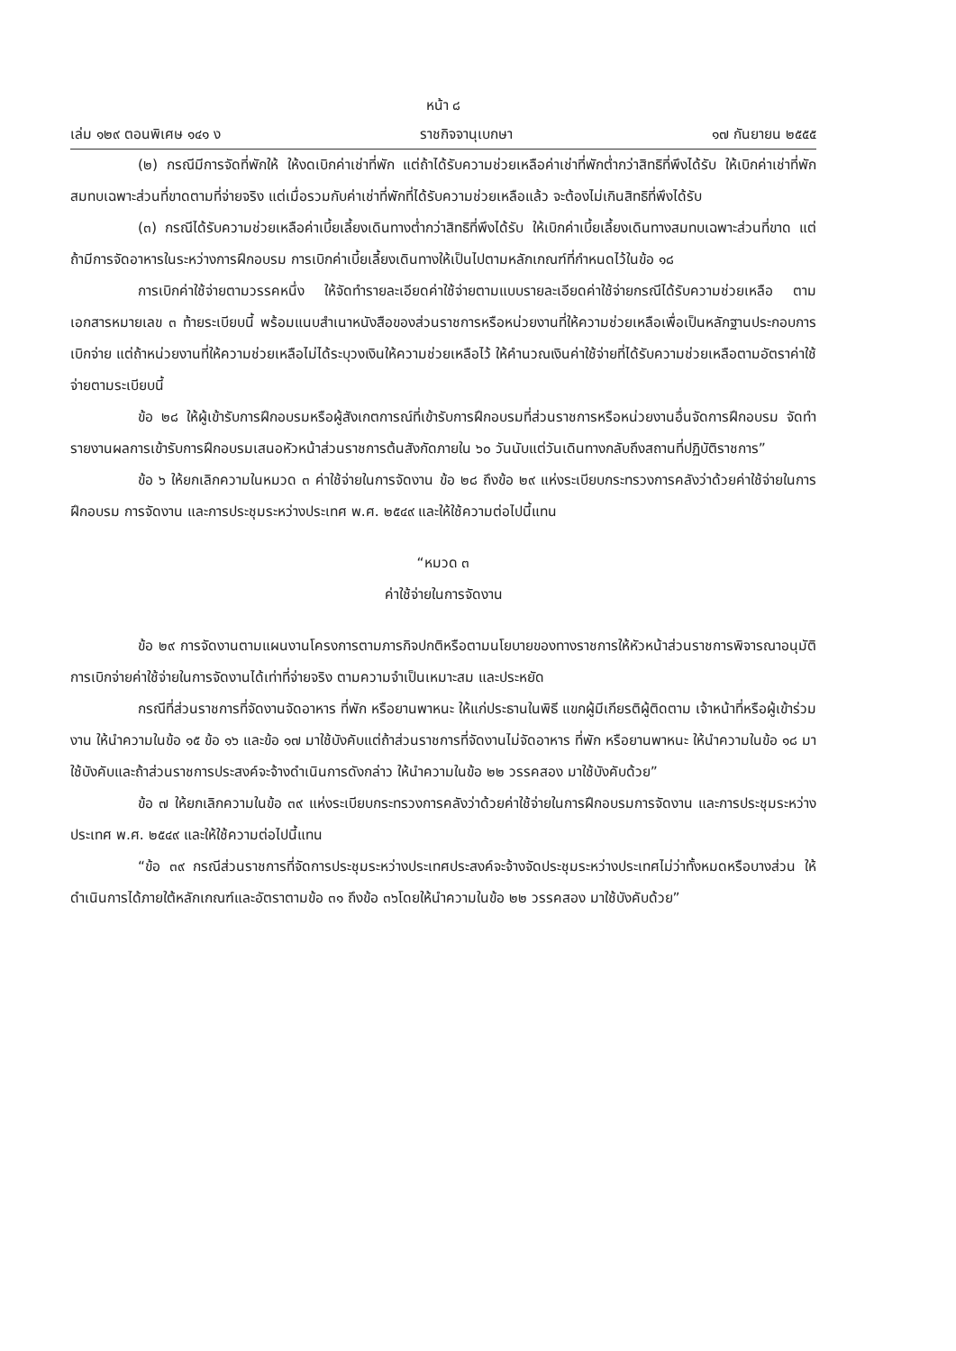หน้า ๘
เล่ม ๑๒๙ ตอนพิเศษ ๑๔๑ ง ราชกิจจานุเบกษา ๑๗ กันยายน ๒๕๕๕
(๒) กรณีมีการจัดที่พักให้ ให้งดเบิกค่าเช่าที่พัก แต่ถ้าได้รับความช่วยเหลือค่าเช่าที่พักต่ำกว่าสิทธิที่พึงได้รับ ให้เบิกค่าเช่าที่พักสมทบเฉพาะส่วนที่ขาดตามที่จ่ายจริง แต่เมื่อรวมกับค่าเช่าที่พักที่ได้รับความช่วยเหลือแล้ว จะต้องไม่เกินสิทธิที่พึงได้รับ
(๓) กรณีได้รับความช่วยเหลือค่าเบี้ยเลี้ยงเดินทางต่ำกว่าสิทธิที่พึงได้รับ ให้เบิกค่าเบี้ยเลี้ยงเดินทางสมทบเฉพาะส่วนที่ขาด แต่ถ้ามีการจัดอาหารในระหว่างการฝึกอบรม การเบิกค่าเบี้ยเลี้ยงเดินทางให้เป็นไปตามหลักเกณฑ์ที่กำหนดไว้ในข้อ ๑๘
การเบิกค่าใช้จ่ายตามวรรคหนึ่ง ให้จัดทำรายละเอียดค่าใช้จ่ายตามแบบรายละเอียดค่าใช้จ่ายกรณีได้รับความช่วยเหลือ ตามเอกสารหมายเลข ๓ ท้ายระเบียบนี้ พร้อมแนบสำเนาหนังสือของส่วนราชการหรือหน่วยงานที่ให้ความช่วยเหลือเพื่อเป็นหลักฐานประกอบการเบิกจ่าย แต่ถ้าหน่วยงานที่ให้ความช่วยเหลือไม่ได้ระบุวงเงินให้ความช่วยเหลือไว้ ให้คำนวณเงินค่าใช้จ่ายที่ได้รับความช่วยเหลือตามอัตราค่าใช้จ่ายตามระเบียบนี้
ข้อ ๒๘ ให้ผู้เข้ารับการฝึกอบรมหรือผู้สังเกตการณ์ที่เข้ารับการฝึกอบรมที่ส่วนราชการหรือหน่วยงานอื่นจัดการฝึกอบรม จัดทำรายงานผลการเข้ารับการฝึกอบรมเสนอหัวหน้าส่วนราชการต้นสังกัดภายใน ๖๐ วันนับแต่วันเดินทางกลับถึงสถานที่ปฏิบัติราชการ”
ข้อ ๖ ให้ยกเลิกความในหมวด ๓ ค่าใช้จ่ายในการจัดงาน ข้อ ๒๘ ถึงข้อ ๒๙ แห่งระเบียบกระทรวงการคลังว่าด้วยค่าใช้จ่ายในการฝึกอบรม การจัดงาน และการประชุมระหว่างประเทศ พ.ศ. ๒๕๔๙ และให้ใช้ความต่อไปนี้แทน
“หมวด ๓
ค่าใช้จ่ายในการจัดงาน
ข้อ ๒๙ การจัดงานตามแผนงานโครงการตามภารกิจปกติหรือตามนโยบายของทางราชการให้หัวหน้าส่วนราชการพิจารณาอนุมัติการเบิกจ่ายค่าใช้จ่ายในการจัดงานได้เท่าที่จ่ายจริง ตามความจำเป็นเหมาะสม และประหยัด
กรณีที่ส่วนราชการที่จัดงานจัดอาหาร ที่พัก หรือยานพาหนะ ให้แก่ประธานในพิธี แขกผู้มีเกียรติผู้ติดตาม เจ้าหน้าที่หรือผู้เข้าร่วมงาน ให้นำความในข้อ ๑๕ ข้อ ๑๖ และข้อ ๑๗ มาใช้บังคับแต่ถ้าส่วนราชการที่จัดงานไม่จัดอาหาร ที่พัก หรือยานพาหนะ ให้นำความในข้อ ๑๘ มาใช้บังคับและถ้าส่วนราชการประสงค์จะจ้างดำเนินการดังกล่าว ให้นำความในข้อ ๒๒ วรรคสอง มาใช้บังคับด้วย”
ข้อ ๗ ให้ยกเลิกความในข้อ ๓๙ แห่งระเบียบกระทรวงการคลังว่าด้วยค่าใช้จ่ายในการฝึกอบรมการจัดงาน และการประชุมระหว่างประเทศ พ.ศ. ๒๕๔๙ และให้ใช้ความต่อไปนี้แทน
“ข้อ ๓๙ กรณีส่วนราชการที่จัดการประชุมระหว่างประเทศประสงค์จะจ้างจัดประชุมระหว่างประเทศไม่ว่าทั้งหมดหรือบางส่วน ให้ดำเนินการได้ภายใต้หลักเกณฑ์และอัตราตามข้อ ๓๑ ถึงข้อ ๓๖โดยให้นำความในข้อ ๒๒ วรรคสอง มาใช้บังคับด้วย”